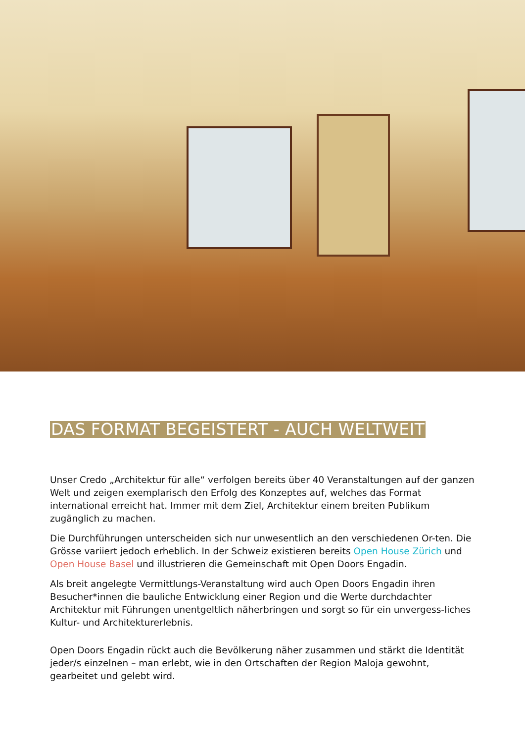DAS FORMAT BEGEISTERT - AUCH WELTWEIT
Unser Credo „Architektur für alle“ verfolgen bereits über 40 Veranstaltungen auf der ganzen Welt und zeigen exemplarisch den Erfolg des Konzeptes auf, welches das Format international erreicht hat. Immer mit dem Ziel, Architektur einem breiten Publikum zugänglich zu machen.
Die Durchführungen unterscheiden sich nur unwesentlich an den verschiedenen Or-ten. Die Grösse variiert jedoch erheblich. In der Schweiz existieren bereits Open House Zürich und Open House Basel und illustrieren die Gemeinschaft mit Open Doors Engadin.
Als breit angelegte Vermittlungs-Veranstaltung wird auch Open Doors Engadin ihren Besucher*innen die bauliche Entwicklung einer Region und die Werte durchdachter Architektur mit Führungen unentgeltlich näherbringen und sorgt so für ein unvergess-liches Kultur- und Architekturerlebnis.
Open Doors Engadin rückt auch die Bevölkerung näher zusammen und stärkt die Identität jeder/s einzelnen – man erlebt, wie in den Ortschaften der Region Maloja gewohnt, gearbeitet und gelebt wird.